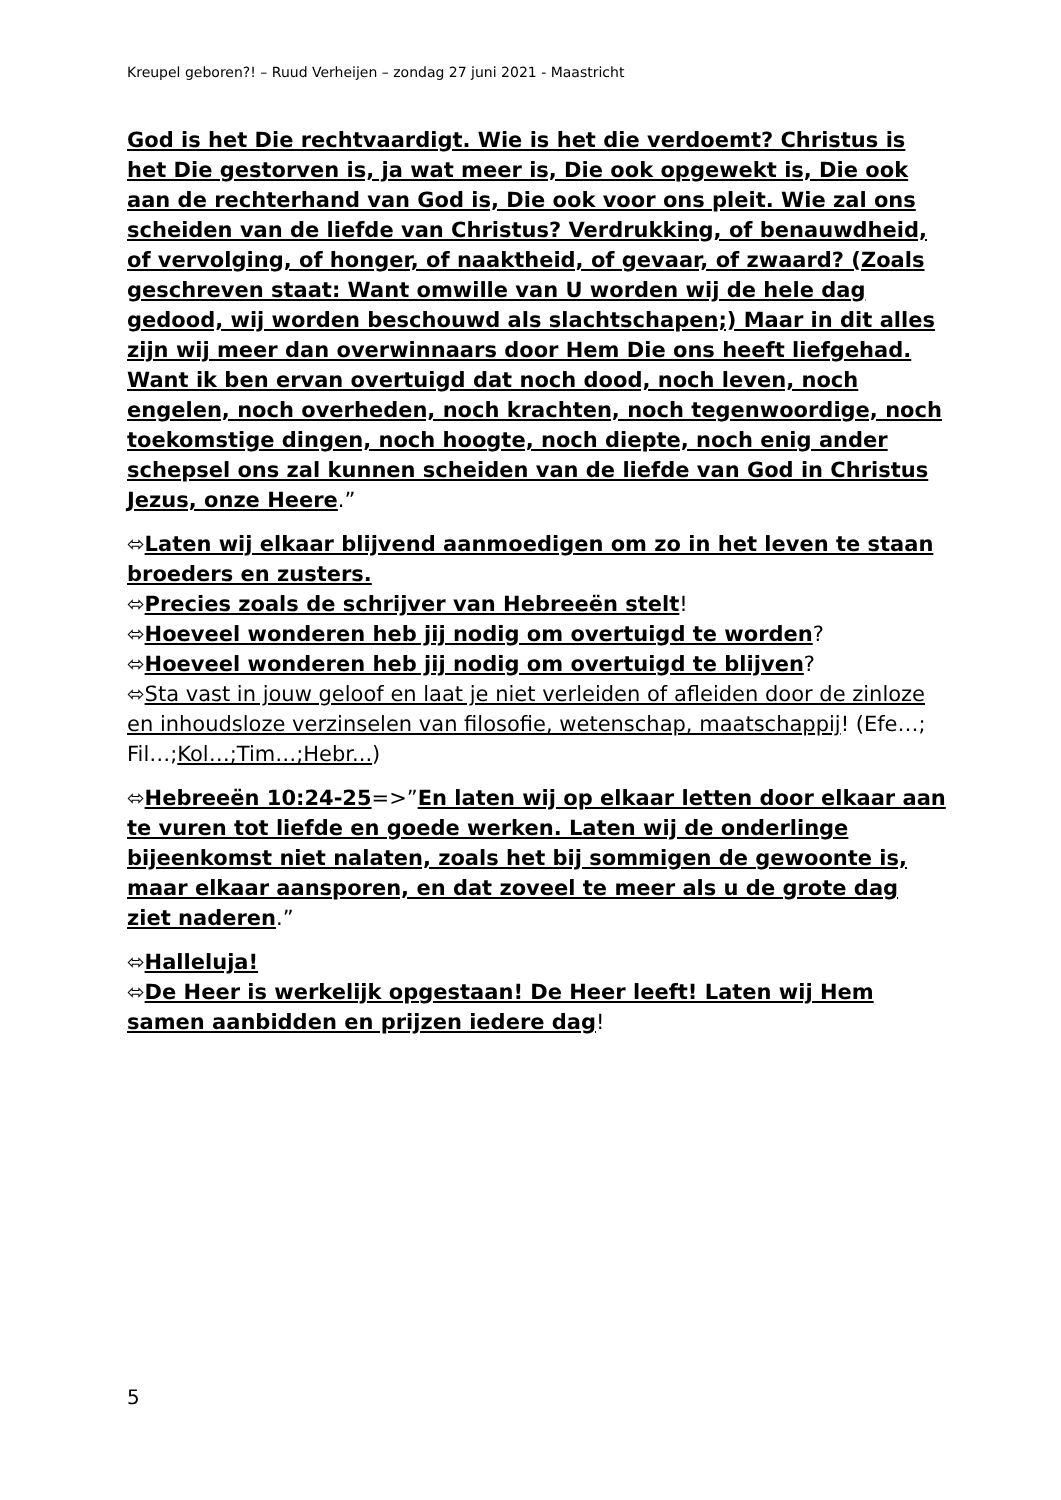Kreupel geboren?! – Ruud Verheijen – zondag 27 juni 2021 - Maastricht
God is het Die rechtvaardigt. Wie is het die verdoemt? Christus is het Die gestorven is, ja wat meer is, Die ook opgewekt is, Die ook aan de rechterhand van God is, Die ook voor ons pleit. Wie zal ons scheiden van de liefde van Christus? Verdrukking, of benauwdheid, of vervolging, of honger, of naaktheid, of gevaar, of zwaard? (Zoals geschreven staat: Want omwille van U worden wij de hele dag gedood, wij worden beschouwd als slachtschapen;) Maar in dit alles zijn wij meer dan overwinnaars door Hem Die ons heeft liefgehad. Want ik ben ervan overtuigd dat noch dood, noch leven, noch engelen, noch overheden, noch krachten, noch tegenwoordige, noch toekomstige dingen, noch hoogte, noch diepte, noch enig ander schepsel ons zal kunnen scheiden van de liefde van God in Christus Jezus, onze Heere.”
⬄Laten wij elkaar blijvend aanmoedigen om zo in het leven te staan broeders en zusters.
⬄Precies zoals de schrijver van Hebreeën stelt!
⬄Hoeveel wonderen heb jij nodig om overtuigd te worden?
⬄Hoeveel wonderen heb jij nodig om overtuigd te blijven?
⬄Sta vast in jouw geloof en laat je niet verleiden of afleiden door de zinloze en inhoudsloze verzinselen van filosofie, wetenschap, maatschappij! (Efe…; Fil…;Kol…;Tim…;Hebr...)
⬄Hebreeën 10:24-25=>”En laten wij op elkaar letten door elkaar aan te vuren tot liefde en goede werken. Laten wij de onderlinge bijeenkomst niet nalaten, zoals het bij sommigen de gewoonte is, maar elkaar aansporen, en dat zoveel te meer als u de grote dag ziet naderen.”
⬄Halleluja!
⬄De Heer is werkelijk opgestaan! De Heer leeft! Laten wij Hem samen aanbidden en prijzen iedere dag!
5